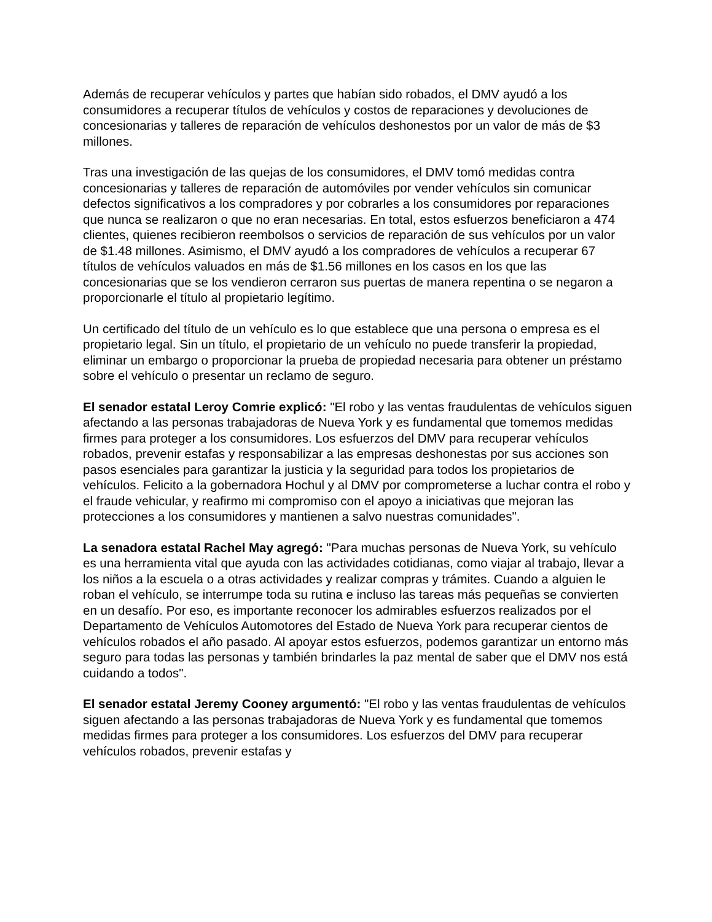Además de recuperar vehículos y partes que habían sido robados, el DMV ayudó a los consumidores a recuperar títulos de vehículos y costos de reparaciones y devoluciones de concesionarias y talleres de reparación de vehículos deshonestos por un valor de más de $3 millones.
Tras una investigación de las quejas de los consumidores, el DMV tomó medidas contra concesionarias y talleres de reparación de automóviles por vender vehículos sin comunicar defectos significativos a los compradores y por cobrarles a los consumidores por reparaciones que nunca se realizaron o que no eran necesarias. En total, estos esfuerzos beneficiaron a 474 clientes, quienes recibieron reembolsos o servicios de reparación de sus vehículos por un valor de $1.48 millones. Asimismo, el DMV ayudó a los compradores de vehículos a recuperar 67 títulos de vehículos valuados en más de $1.56 millones en los casos en los que las concesionarias que se los vendieron cerraron sus puertas de manera repentina o se negaron a proporcionarle el título al propietario legítimo.
Un certificado del título de un vehículo es lo que establece que una persona o empresa es el propietario legal. Sin un título, el propietario de un vehículo no puede transferir la propiedad, eliminar un embargo o proporcionar la prueba de propiedad necesaria para obtener un préstamo sobre el vehículo o presentar un reclamo de seguro.
El senador estatal Leroy Comrie explicó: "El robo y las ventas fraudulentas de vehículos siguen afectando a las personas trabajadoras de Nueva York y es fundamental que tomemos medidas firmes para proteger a los consumidores. Los esfuerzos del DMV para recuperar vehículos robados, prevenir estafas y responsabilizar a las empresas deshonestas por sus acciones son pasos esenciales para garantizar la justicia y la seguridad para todos los propietarios de vehículos. Felicito a la gobernadora Hochul y al DMV por comprometerse a luchar contra el robo y el fraude vehicular, y reafirmo mi compromiso con el apoyo a iniciativas que mejoran las protecciones a los consumidores y mantienen a salvo nuestras comunidades".
La senadora estatal Rachel May agregó: "Para muchas personas de Nueva York, su vehículo es una herramienta vital que ayuda con las actividades cotidianas, como viajar al trabajo, llevar a los niños a la escuela o a otras actividades y realizar compras y trámites. Cuando a alguien le roban el vehículo, se interrumpe toda su rutina e incluso las tareas más pequeñas se convierten en un desafío. Por eso, es importante reconocer los admirables esfuerzos realizados por el Departamento de Vehículos Automotores del Estado de Nueva York para recuperar cientos de vehículos robados el año pasado. Al apoyar estos esfuerzos, podemos garantizar un entorno más seguro para todas las personas y también brindarles la paz mental de saber que el DMV nos está cuidando a todos".
El senador estatal Jeremy Cooney argumentó: "El robo y las ventas fraudulentas de vehículos siguen afectando a las personas trabajadoras de Nueva York y es fundamental que tomemos medidas firmes para proteger a los consumidores. Los esfuerzos del DMV para recuperar vehículos robados, prevenir estafas y